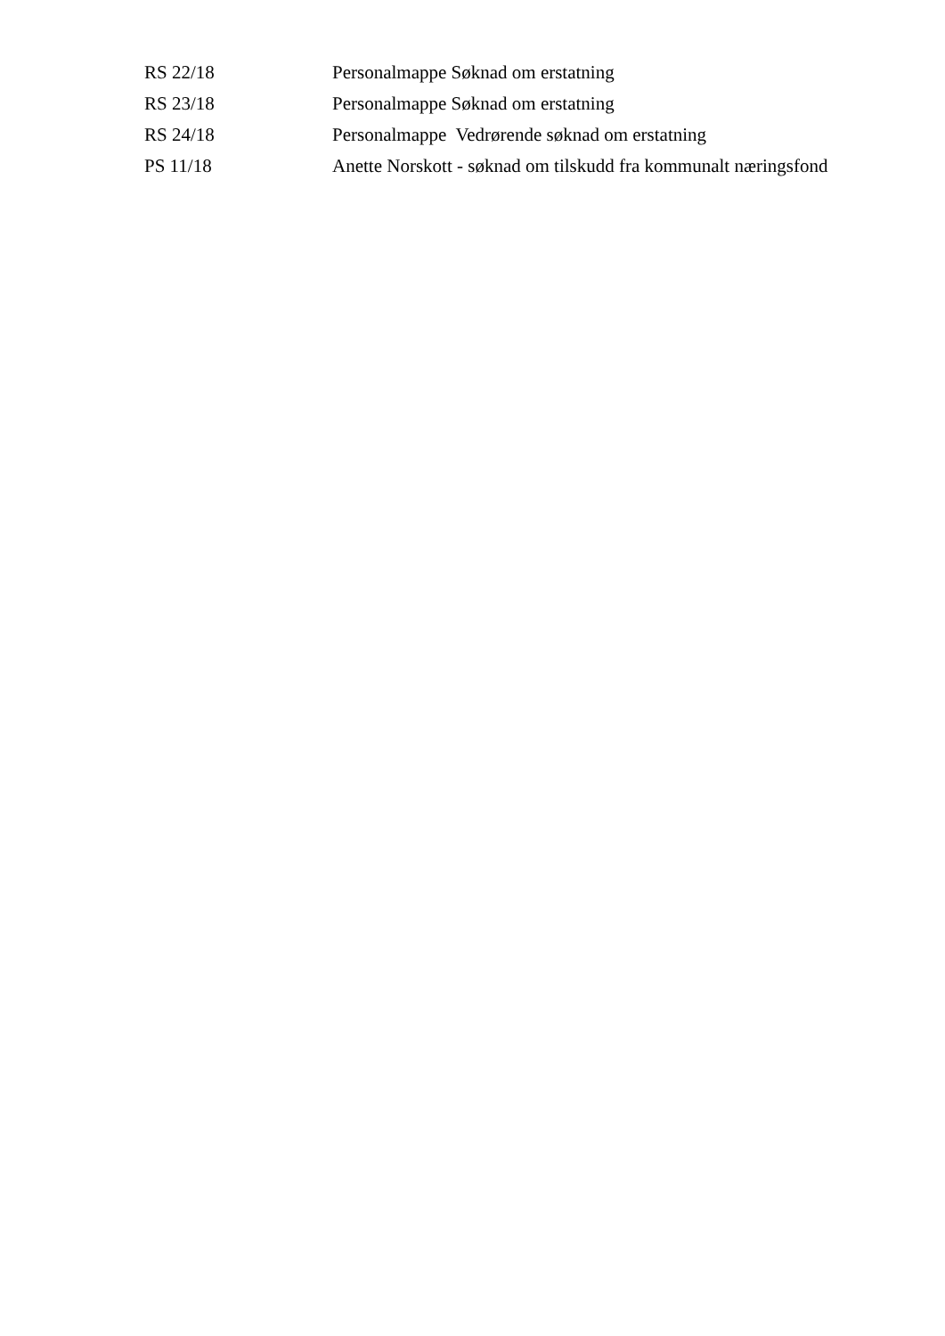| RS 22/18 | Personalmappe Søknad om erstatning |
| RS 23/18 | Personalmappe Søknad om erstatning |
| RS 24/18 | Personalmappe Vedrørende søknad om erstatning |
| PS 11/18 | Anette Norskott - søknad om tilskudd fra kommunalt næringsfond |